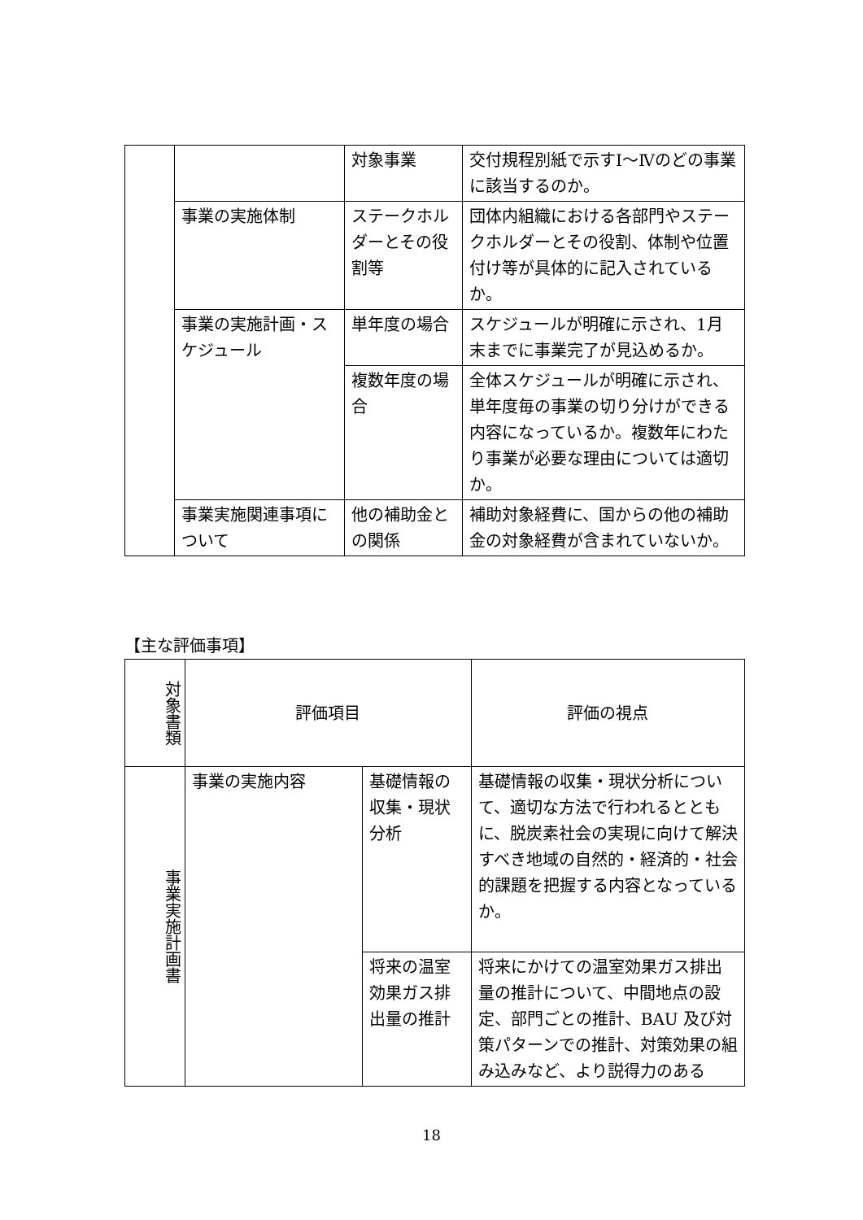| | | 対象事業 | 交付規程別紙で示すⅠ～Ⅳのどの事業に該当するのか。 |
| | 事業の実施体制 | ステークホルダーとその役割等 | 団体内組織における各部門やステークホルダーとその役割、体制や位置付け等が具体的に記入されているか。 |
| | 事業の実施計画・スケジュール | 単年度の場合 | スケジュールが明確に示され、1月末までに事業完了が見込めるか。 |
| | | 複数年度の場合 | 全体スケジュールが明確に示され、単年度毎の事業の切り分けができる内容になっているか。複数年にわたり事業が必要な理由については適切か。 |
| | 事業実施関連事項について | 他の補助金との関係 | 補助対象経費に、国からの他の補助金の対象経費が含まれていないか。 |
【主な評価事項】
| 対象書類 | 評価項目 | | 評価の視点 |
| 事業実施計画書 | 事業の実施内容 | 基礎情報の収集・現状分析 | 基礎情報の収集・現状分析について、適切な方法で行われるとともに、脱炭素社会の実現に向けて解決すべき地域の自然的・経済的・社会的課題を把握する内容となっているか。 |
| | | 将来の温室効果ガス排出量の推計 | 将来にかけての温室効果ガス排出量の推計について、中間地点の設定、部門ごとの推計、BAU 及び対策パターンでの推計、対策効果の組み込みなど、より説得力のある |
18